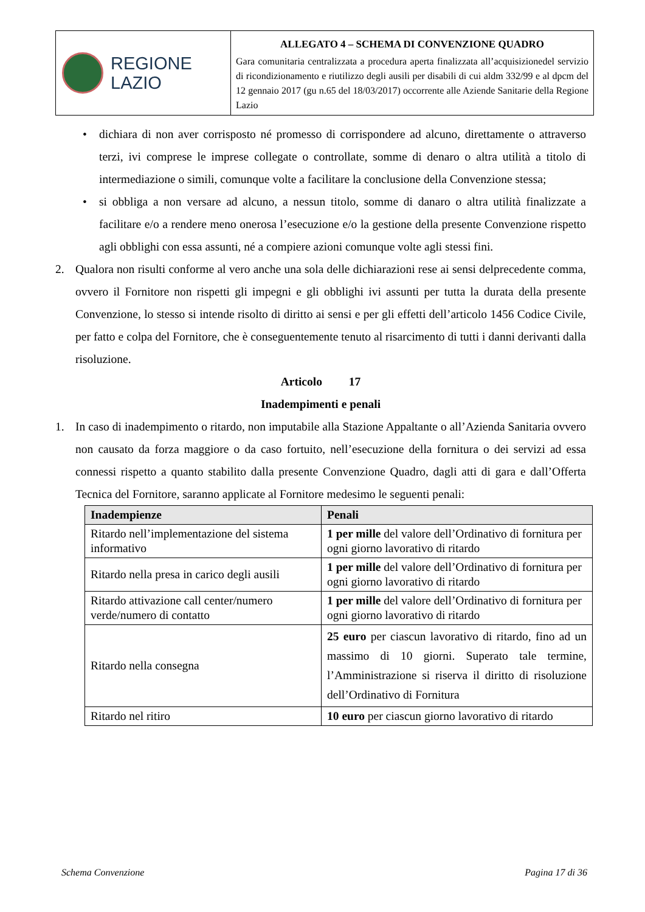REGIONE
LAZIO
ALLEGATO 4 – SCHEMA DI CONVENZIONE QUADRO
Gara comunitaria centralizzata a procedura aperta finalizzata all’acquisizionedel servizio di ricondizionamento e riutilizzo degli ausili per disabili di cui aldm 332/99 e al dpcm del 12 gennaio 2017 (gu n.65 del 18/03/2017) occorrente alle Aziende Sanitarie della Regione Lazio
• dichiara di non aver corrisposto né promesso di corrispondere ad alcuno, direttamente o attraverso terzi, ivi comprese le imprese collegate o controllate, somme di denaro o altra utilità a titolo di intermediazione o simili, comunque volte a facilitare la conclusione della Convenzione stessa;
• si obbliga a non versare ad alcuno, a nessun titolo, somme di danaro o altra utilità finalizzate a facilitare e/o a rendere meno onerosa l’esecuzione e/o la gestione della presente Convenzione rispetto agli obblighi con essa assunti, né a compiere azioni comunque volte agli stessi fini.
2. Qualora non risulti conforme al vero anche una sola delle dichiarazioni rese ai sensi delprecedente comma, ovvero il Fornitore non rispetti gli impegni e gli obblighi ivi assunti per tutta la durata della presente Convenzione, lo stesso si intende risolto di diritto ai sensi e per gli effetti dell’articolo 1456 Codice Civile, per fatto e colpa del Fornitore, che è conseguentemente tenuto al risarcimento di tutti i danni derivanti dalla risoluzione.
Articolo 17
Inadempimenti e penali
1. In caso di inadempimento o ritardo, non imputabile alla Stazione Appaltante o all’Azienda Sanitaria ovvero non causato da forza maggiore o da caso fortuito, nell’esecuzione della fornitura o dei servizi ad essa connessi rispetto a quanto stabilito dalla presente Convenzione Quadro, dagli atti di gara e dall’Offerta Tecnica del Fornitore, saranno applicate al Fornitore medesimo le seguenti penali:
| Inadempienze | Penali |
| --- | --- |
| Ritardo nell’implementazione del sistema informativo | 1 per mille del valore dell’Ordinativo di fornitura per ogni giorno lavorativo di ritardo |
| Ritardo nella presa in carico degli ausili | 1 per mille del valore dell’Ordinativo di fornitura per ogni giorno lavorativo di ritardo |
| Ritardo attivazione call center/numero verde/numero di contatto | 1 per mille del valore dell’Ordinativo di fornitura per ogni giorno lavorativo di ritardo |
| Ritardo nella consegna | 25 euro per ciascun lavorativo di ritardo, fino ad un massimo di 10 giorni. Superato tale termine, l’Amministrazione si riserva il diritto di risoluzione dell’Ordinativo di Fornitura |
| Ritardo nel ritiro | 10 euro per ciascun giorno lavorativo di ritardo |
Schema Convenzione Pagina 17 di 36